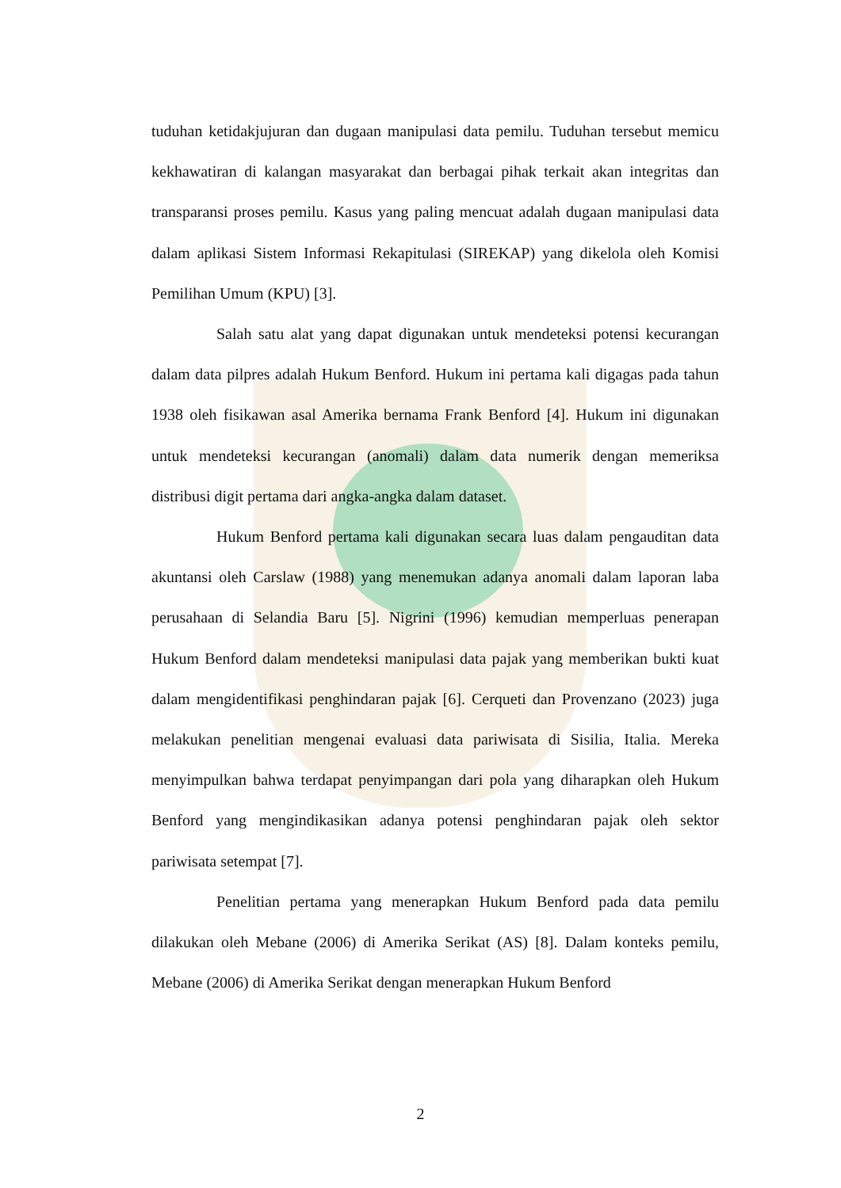tuduhan ketidakjujuran dan dugaan manipulasi data pemilu. Tuduhan tersebut memicu kekhawatiran di kalangan masyarakat dan berbagai pihak terkait akan integritas dan transparansi proses pemilu. Kasus yang paling mencuat adalah dugaan manipulasi data dalam aplikasi Sistem Informasi Rekapitulasi (SIREKAP) yang dikelola oleh Komisi Pemilihan Umum (KPU) [3].
Salah satu alat yang dapat digunakan untuk mendeteksi potensi kecurangan dalam data pilpres adalah Hukum Benford. Hukum ini pertama kali digagas pada tahun 1938 oleh fisikawan asal Amerika bernama Frank Benford [4]. Hukum ini digunakan untuk mendeteksi kecurangan (anomali) dalam data numerik dengan memeriksa distribusi digit pertama dari angka-angka dalam dataset.
Hukum Benford pertama kali digunakan secara luas dalam pengauditan data akuntansi oleh Carslaw (1988) yang menemukan adanya anomali dalam laporan laba perusahaan di Selandia Baru [5]. Nigrini (1996) kemudian memperluas penerapan Hukum Benford dalam mendeteksi manipulasi data pajak yang memberikan bukti kuat dalam mengidentifikasi penghindaran pajak [6]. Cerqueti dan Provenzano (2023) juga melakukan penelitian mengenai evaluasi data pariwisata di Sisilia, Italia. Mereka menyimpulkan bahwa terdapat penyimpangan dari pola yang diharapkan oleh Hukum Benford yang mengindikasikan adanya potensi penghindaran pajak oleh sektor pariwisata setempat [7].
Penelitian pertama yang menerapkan Hukum Benford pada data pemilu dilakukan oleh Mebane (2006) di Amerika Serikat (AS) [8]. Dalam konteks pemilu, Mebane (2006) di Amerika Serikat dengan menerapkan Hukum Benford
2